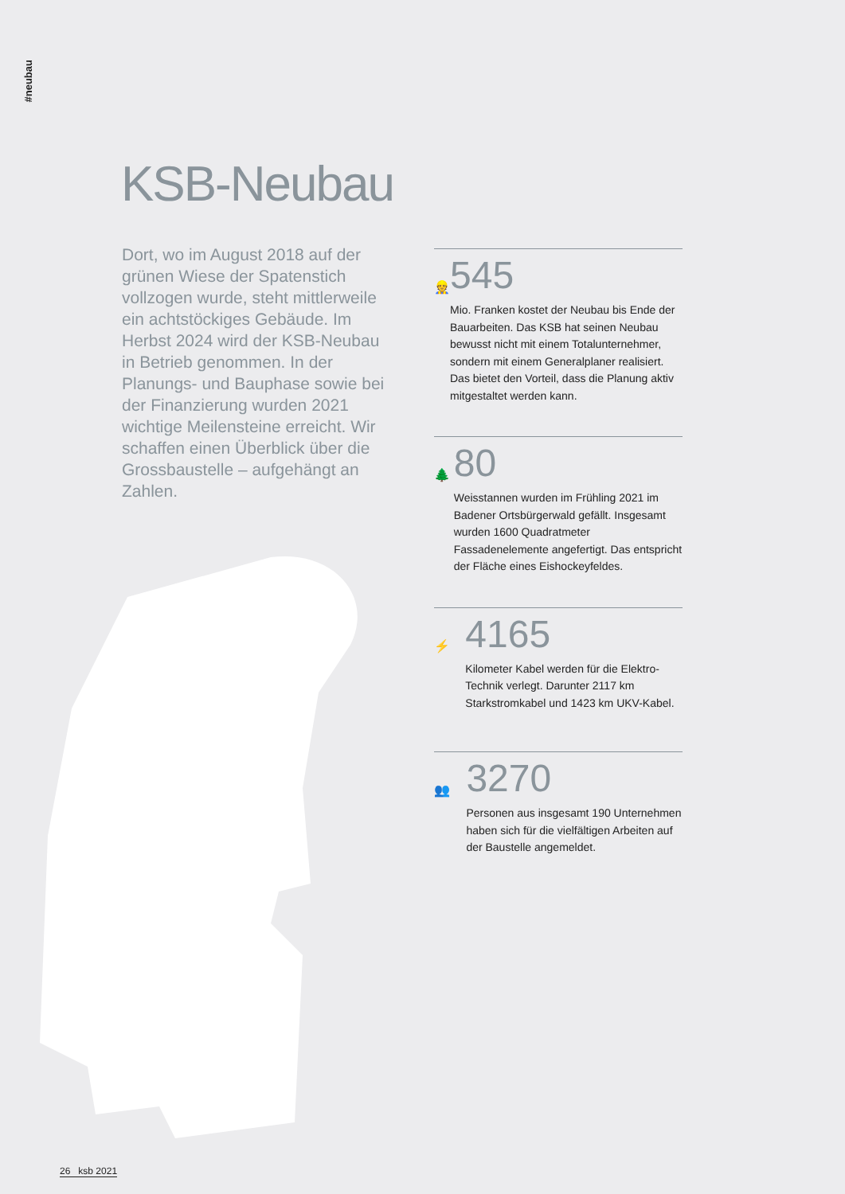#neubau
KSB-Neubau
Dort, wo im August 2018 auf der grünen Wiese der Spatenstich vollzogen wurde, steht mittlerweile ein achtstöckiges Gebäude. Im Herbst 2024 wird der KSB-Neubau in Betrieb genommen. In der Planungs- und Bauphase sowie bei der Finanzierung wurden 2021 wichtige Meilensteine erreicht. Wir schaffen einen Überblick über die Grossbaustelle – aufgehängt an Zahlen.
👷
545
Mio. Franken kostet der Neubau bis Ende der Bauarbeiten. Das KSB hat seinen Neubau bewusst nicht mit einem Totalunternehmer, sondern mit einem Generalplaner realisiert. Das bietet den Vorteil, dass die Planung aktiv mitgestaltet werden kann.
🌲
80
Weisstannen wurden im Frühling 2021 im Badener Ortsbürgerwald gefällt. Insgesamt wurden 1600 Quadratmeter Fassadenelemente angefertigt. Das entspricht der Fläche eines Eishockeyfeldes.
⚡
4165
Kilometer Kabel werden für die Elektro-Technik verlegt. Darunter 2117 km Starkstromkabel und 1423 km UKV-Kabel.
👥
3270
Personen aus insgesamt 190 Unternehmen haben sich für die vielfältigen Arbeiten auf der Baustelle angemeldet.
26 ksb 2021